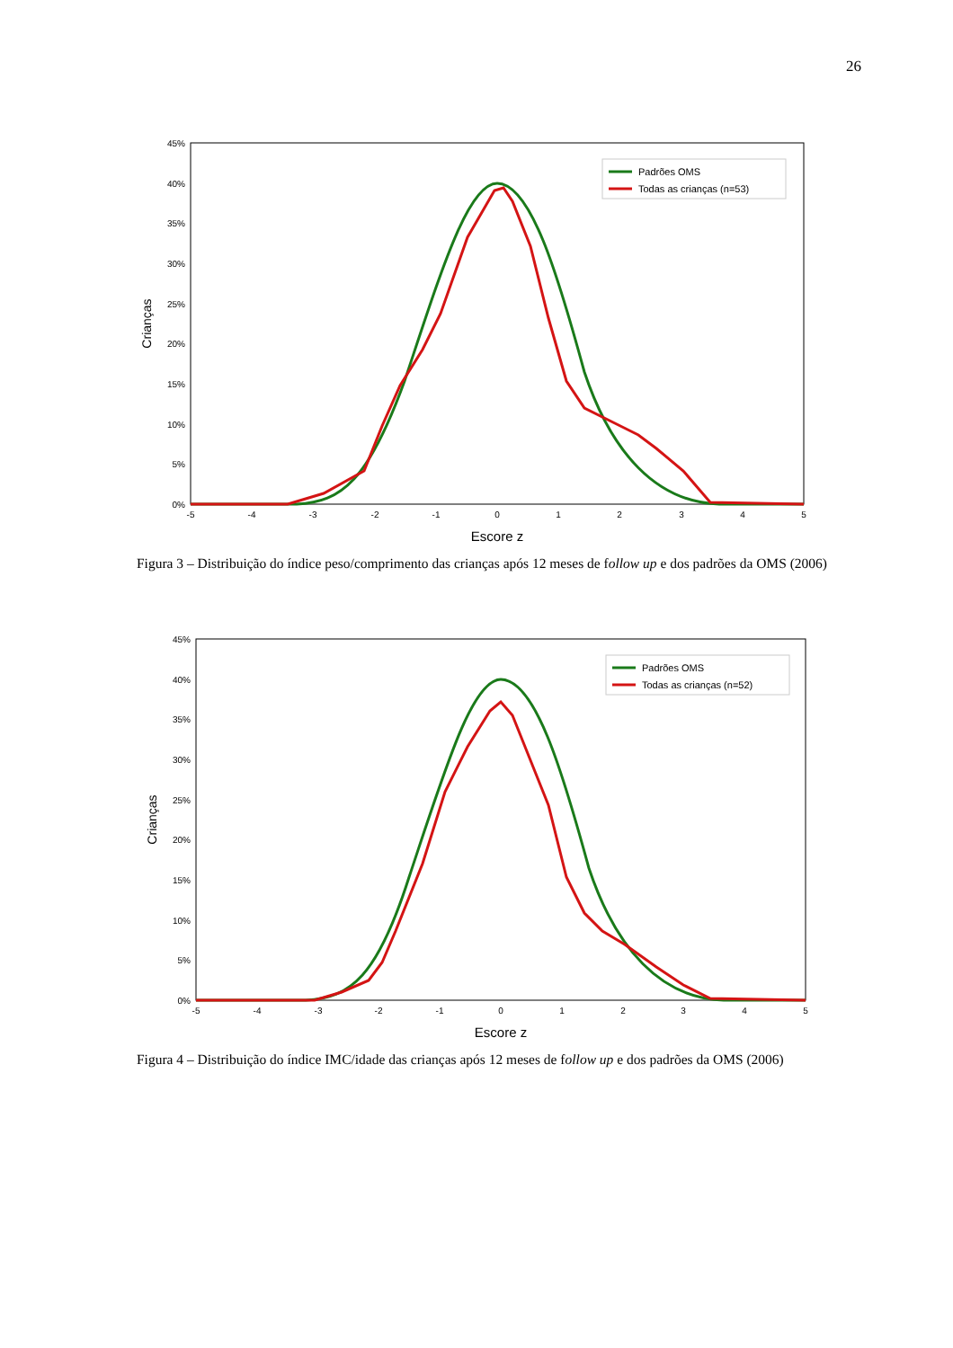26
45%
40%
35%
30%
25%
20%
15%
10%
5%
0%
-5
-4
-3
-2
-1
0
1
2
3
4
5
Escore z
Crianças
Padrões OMS
Todas as crianças (n=53)
Figura 3 – Distribuição do índice peso/comprimento das crianças após 12 meses de follow up e dos padrões da OMS (2006)
45%
40%
35%
30%
25%
20%
15%
10%
5%
0%
-5
-4
-3
-2
-1
0
1
2
3
4
5
Escore z
Crianças
Padrões OMS
Todas as crianças (n=52)
Figura 4 – Distribuição do índice IMC/idade das crianças após 12 meses de follow up e dos padrões da OMS (2006)